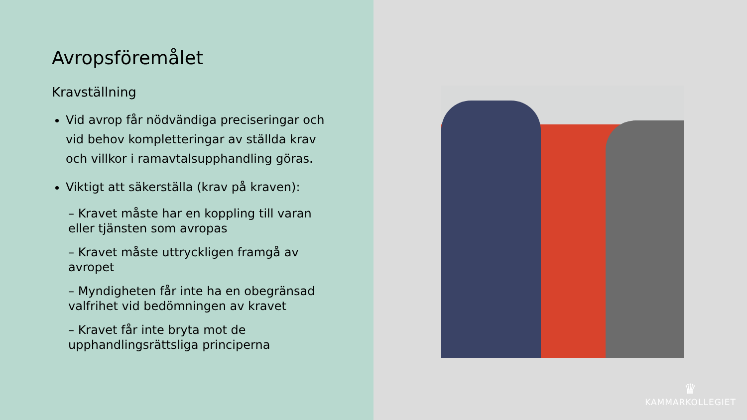Avropsföremålet
Kravställning
Vid avrop får nödvändiga preciseringar och vid behov kompletteringar av ställda krav och villkor i ramavtalsupphandling göras.
Viktigt att säkerställa (krav på kraven):
– Kravet måste har en koppling till varan eller tjänsten som avropas
– Kravet måste uttryckligen framgå av avropet
– Myndigheten får inte ha en obegränsad valfrihet vid bedömningen av kravet
– Kravet får inte bryta mot de upphandlingsrättsliga principerna
♛
KAMMARKOLLEGIET